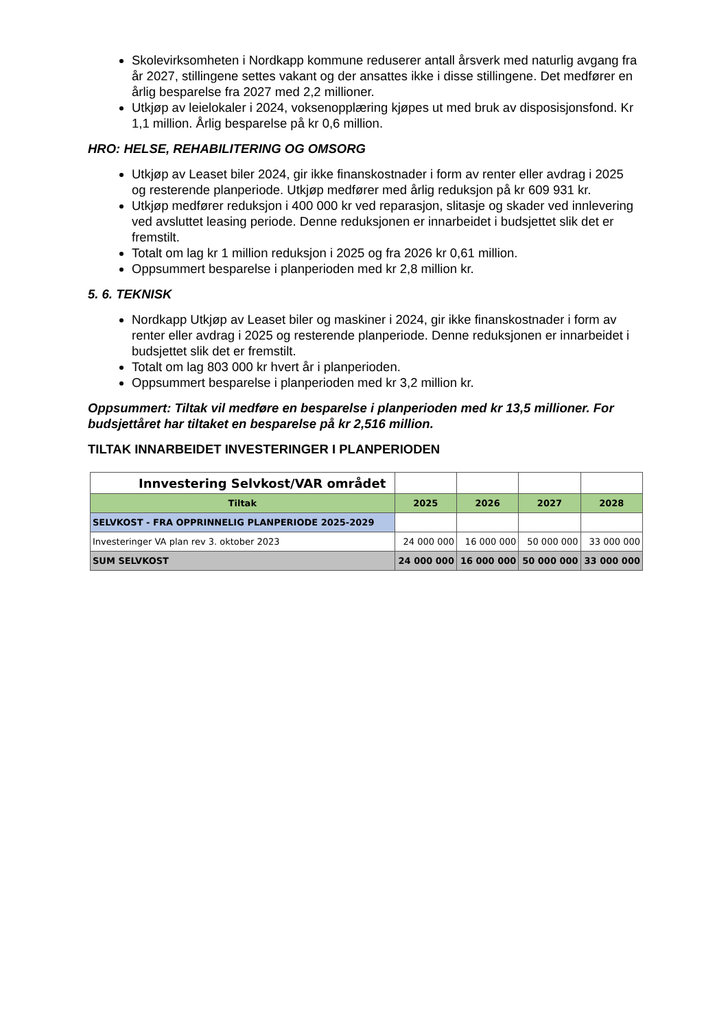Skolevirksomheten i Nordkapp kommune reduserer antall årsverk med naturlig avgang fra år 2027, stillingene settes vakant og der ansattes ikke i disse stillingene. Det medfører en årlig besparelse fra 2027 med 2,2 millioner.
Utkjøp av leielokaler i 2024, voksenopplæring kjøpes ut med bruk av disposisjonsfond. Kr 1,1 million. Årlig besparelse på kr 0,6 million.
HRO: HELSE, REHABILITERING OG OMSORG
Utkjøp av Leaset biler 2024, gir ikke finanskostnader i form av renter eller avdrag i 2025 og resterende planperiode. Utkjøp medfører med årlig reduksjon på kr 609 931 kr.
Utkjøp medfører reduksjon i 400 000 kr ved reparasjon, slitasje og skader ved innlevering ved avsluttet leasing periode. Denne reduksjonen er innarbeidet i budsjettet slik det er fremstilt.
Totalt om lag kr 1 million reduksjon i 2025 og fra 2026 kr 0,61 million.
Oppsummert besparelse i planperioden med kr 2,8 million kr.
5. 6. TEKNISK
Nordkapp Utkjøp av Leaset biler og maskiner i 2024, gir ikke finanskostnader i form av renter eller avdrag i 2025 og resterende planperiode. Denne reduksjonen er innarbeidet i budsjettet slik det er fremstilt.
Totalt om lag 803 000 kr hvert år i planperioden.
Oppsummert besparelse i planperioden med kr 3,2 million kr.
Oppsummert: Tiltak vil medføre en besparelse i planperioden med kr 13,5 millioner. For budsjettåret har tiltaket en besparelse på kr 2,516 million.
TILTAK INNARBEIDET INVESTERINGER I PLANPERIODEN
| Innvestering Selvkost/VAR området | | | | |
| Tiltak | 2025 | 2026 | 2027 | 2028 |
| SELVKOST - FRA OPPRINNELIG PLANPERIODE 2025-2029 | | | | |
| Investeringer VA plan rev 3. oktober 2023 | 24 000 000 | 16 000 000 | 50 000 000 | 33 000 000 |
| SUM SELVKOST | 24 000 000 | 16 000 000 | 50 000 000 | 33 000 000 |